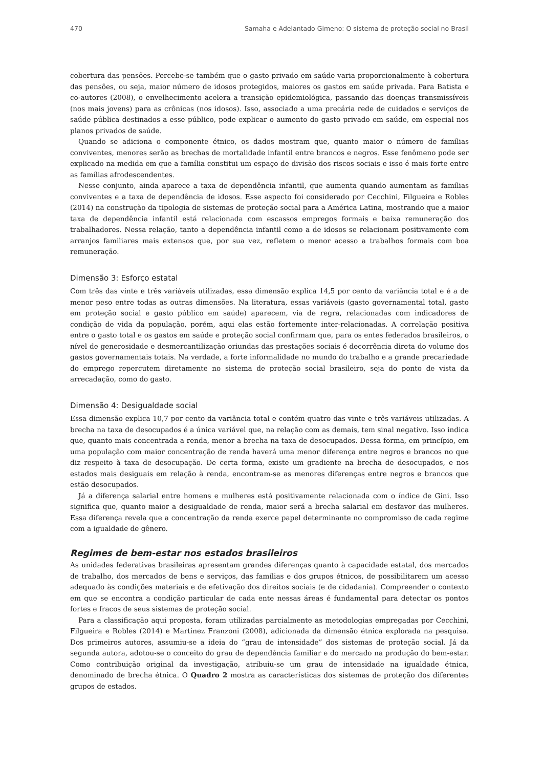470 Samaha e Adelantado Gimeno: O sistema de proteção social no Brasil
cobertura das pensões. Percebe-se também que o gasto privado em saúde varia proporcionalmente à cobertura das pensões, ou seja, maior número de idosos protegidos, maiores os gastos em saúde privada. Para Batista e co-autores (2008), o envelhecimento acelera a transição epidemiológica, passando das doenças transmissíveis (nos mais jovens) para as crônicas (nos idosos). Isso, associado a uma precária rede de cuidados e serviços de saúde pública destinados a esse público, pode explicar o aumento do gasto privado em saúde, em especial nos planos privados de saúde.
Quando se adiciona o componente étnico, os dados mostram que, quanto maior o número de famílias conviventes, menores serão as brechas de mortalidade infantil entre brancos e negros. Esse fenômeno pode ser explicado na medida em que a família constitui um espaço de divisão dos riscos sociais e isso é mais forte entre as famílias afrodescendentes.
Nesse conjunto, ainda aparece a taxa de dependência infantil, que aumenta quando aumentam as famílias conviventes e a taxa de dependência de idosos. Esse aspecto foi considerado por Cecchini, Filgueira e Robles (2014) na construção da tipologia de sistemas de proteção social para a América Latina, mostrando que a maior taxa de dependência infantil está relacionada com escassos empregos formais e baixa remuneração dos trabalhadores. Nessa relação, tanto a dependência infantil como a de idosos se relacionam positivamente com arranjos familiares mais extensos que, por sua vez, refletem o menor acesso a trabalhos formais com boa remuneração.
Dimensão 3: Esforço estatal
Com três das vinte e três variáveis utilizadas, essa dimensão explica 14,5 por cento da variância total e é a de menor peso entre todas as outras dimensões. Na literatura, essas variáveis (gasto governamental total, gasto em proteção social e gasto público em saúde) aparecem, via de regra, relacionadas com indicadores de condição de vida da população, porém, aqui elas estão fortemente inter-relacionadas. A correlação positiva entre o gasto total e os gastos em saúde e proteção social confirmam que, para os entes federados brasileiros, o nível de generosidade e desmercantilização oriundas das prestações sociais é decorrência direta do volume dos gastos governamentais totais. Na verdade, a forte informalidade no mundo do trabalho e a grande precariedade do emprego repercutem diretamente no sistema de proteção social brasileiro, seja do ponto de vista da arrecadação, como do gasto.
Dimensão 4: Desigualdade social
Essa dimensão explica 10,7 por cento da variância total e contém quatro das vinte e três variáveis utilizadas. A brecha na taxa de desocupados é a única variável que, na relação com as demais, tem sinal negativo. Isso indica que, quanto mais concentrada a renda, menor a brecha na taxa de desocupados. Dessa forma, em princípio, em uma população com maior concentração de renda haverá uma menor diferença entre negros e brancos no que diz respeito à taxa de desocupação. De certa forma, existe um gradiente na brecha de desocupados, e nos estados mais desiguais em relação à renda, encontram-se as menores diferenças entre negros e brancos que estão desocupados.
Já a diferença salarial entre homens e mulheres está positivamente relacionada com o índice de Gini. Isso significa que, quanto maior a desigualdade de renda, maior será a brecha salarial em desfavor das mulheres. Essa diferença revela que a concentração da renda exerce papel determinante no compromisso de cada regime com a igualdade de gênero.
Regimes de bem-estar nos estados brasileiros
As unidades federativas brasileiras apresentam grandes diferenças quanto à capacidade estatal, dos mercados de trabalho, dos mercados de bens e serviços, das famílias e dos grupos étnicos, de possibilitarem um acesso adequado às condições materiais e de efetivação dos direitos sociais (e de cidadania). Compreender o contexto em que se encontra a condição particular de cada ente nessas áreas é fundamental para detectar os pontos fortes e fracos de seus sistemas de proteção social.
Para a classificação aqui proposta, foram utilizadas parcialmente as metodologias empregadas por Cecchini, Filgueira e Robles (2014) e Martínez Franzoni (2008), adicionada da dimensão étnica explorada na pesquisa. Dos primeiros autores, assumiu-se a ideia do “grau de intensidade” dos sistemas de proteção social. Já da segunda autora, adotou-se o conceito do grau de dependência familiar e do mercado na produção do bem-estar. Como contribuição original da investigação, atribuiu-se um grau de intensidade na igualdade étnica, denominado de brecha étnica. O Quadro 2 mostra as características dos sistemas de proteção dos diferentes grupos de estados.